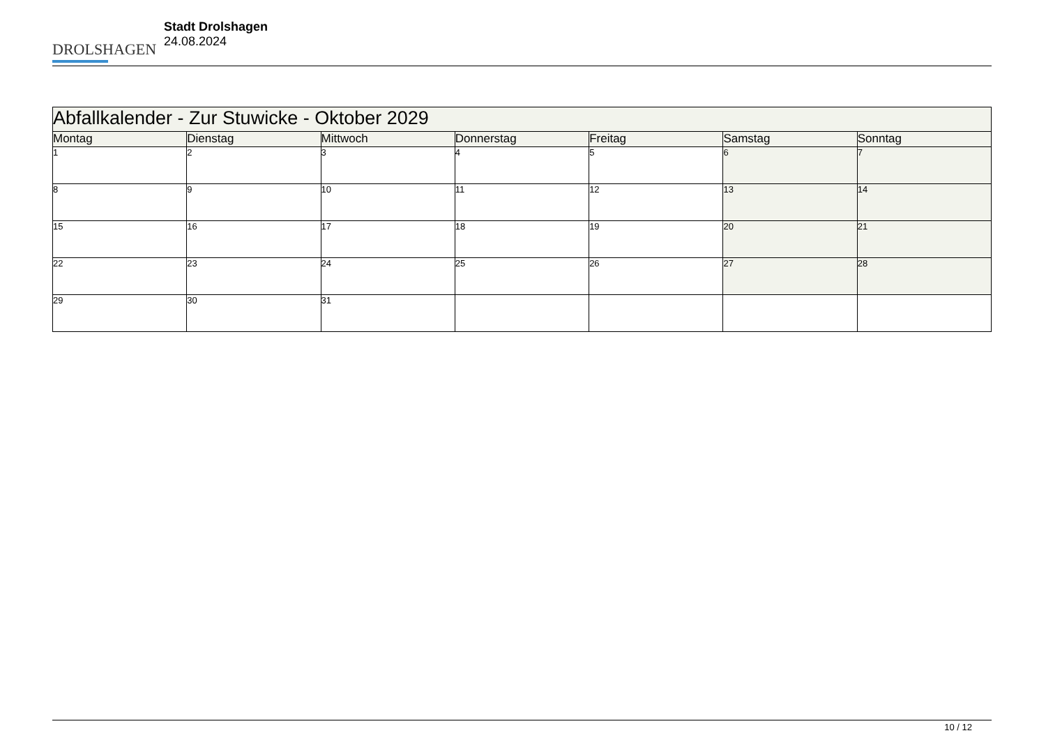DROLSHAGEN
Stadt Drolshagen
24.08.2024
| Abfallkalender - Zur Stuwicke - Oktober 2029 | | | | | | |
| --- | --- | --- | --- | --- | --- | --- |
| Montag | Dienstag | Mittwoch | Donnerstag | Freitag | Samstag | Sonntag |
| 1 | 2 | 3 | 4 | 5 | 6 | 7 |
| 8 | 9 | 10 | 11 | 12 | 13 | 14 |
| 15 | 16 | 17 | 18 | 19 | 20 | 21 |
| 22 | 23 | 24 | 25 | 26 | 27 | 28 |
| 29 | 30 | 31 | | | | |
10 / 12